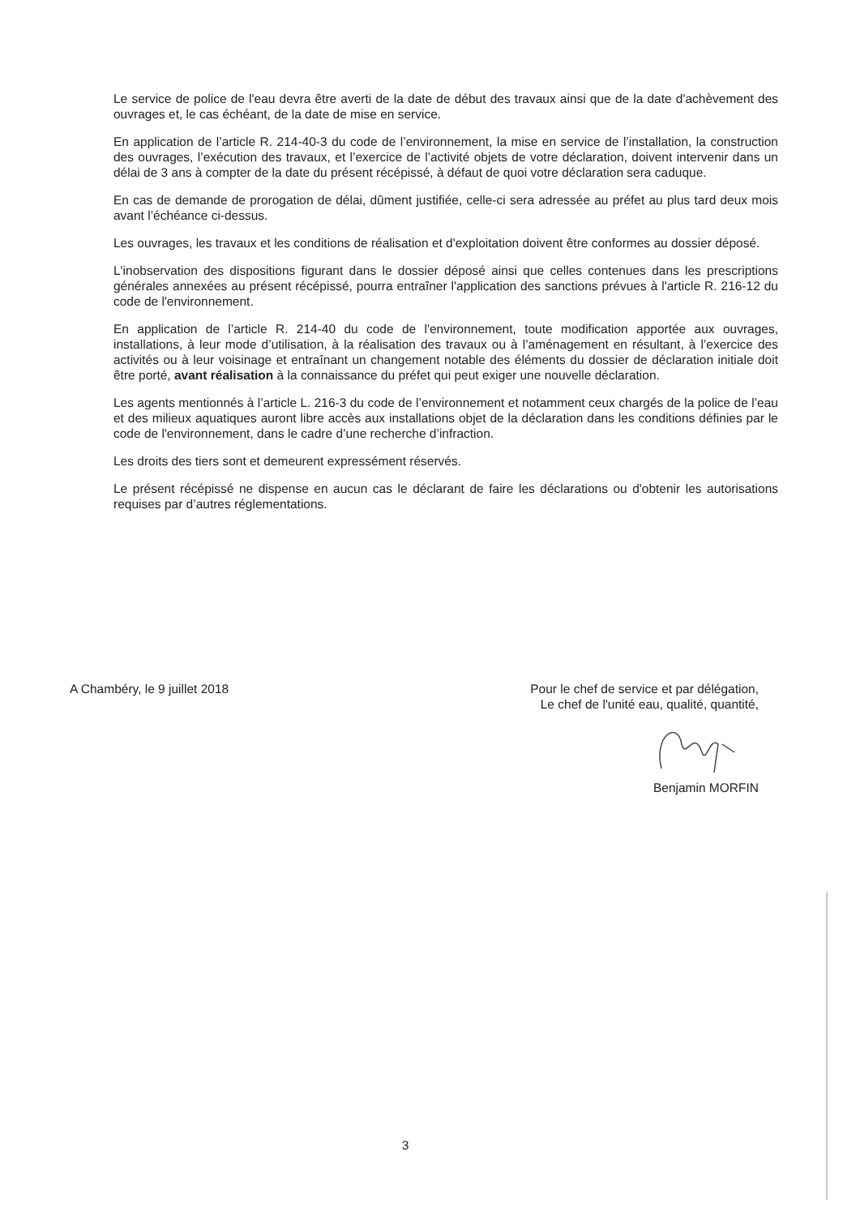Le service de police de l'eau devra être averti de la date de début des travaux ainsi que de la date d'achèvement des ouvrages et, le cas échéant, de la date de mise en service.
En application de l’article R. 214-40-3 du code de l’environnement, la mise en service de l’installation, la construction des ouvrages, l’exécution des travaux, et l’exercice de l’activité objets de votre déclaration, doivent intervenir dans un délai de 3 ans à compter de la date du présent récépissé, à défaut de quoi votre déclaration sera caduque.
En cas de demande de prorogation de délai, dûment justifiée, celle-ci sera adressée au préfet au plus tard deux mois avant l’échéance ci-dessus.
Les ouvrages, les travaux et les conditions de réalisation et d'exploitation doivent être conformes au dossier déposé.
L'inobservation des dispositions figurant dans le dossier déposé ainsi que celles contenues dans les prescriptions générales annexées au présent récépissé, pourra entraîner l'application des sanctions prévues à l'article R. 216-12 du code de l'environnement.
En application de l’article R. 214-40 du code de l'environnement, toute modification apportée aux ouvrages, installations, à leur mode d’utilisation, à la réalisation des travaux ou à l’aménagement en résultant, à l’exercice des activités ou à leur voisinage et entraînant un changement notable des éléments du dossier de déclaration initiale doit être porté, avant réalisation à la connaissance du préfet qui peut exiger une nouvelle déclaration.
Les agents mentionnés à l’article L. 216-3 du code de l’environnement et notamment ceux chargés de la police de l’eau et des milieux aquatiques auront libre accès aux installations objet de la déclaration dans les conditions définies par le code de l'environnement, dans le cadre d’une recherche d’infraction.
Les droits des tiers sont et demeurent expressément réservés.
Le présent récépissé ne dispense en aucun cas le déclarant de faire les déclarations ou d'obtenir les autorisations requises par d’autres réglementations.
A Chambéry, le 9 juillet 2018 Pour le chef de service et par délégation,
Le chef de l'unité eau, qualité, quantité,
Benjamin MORFIN
3